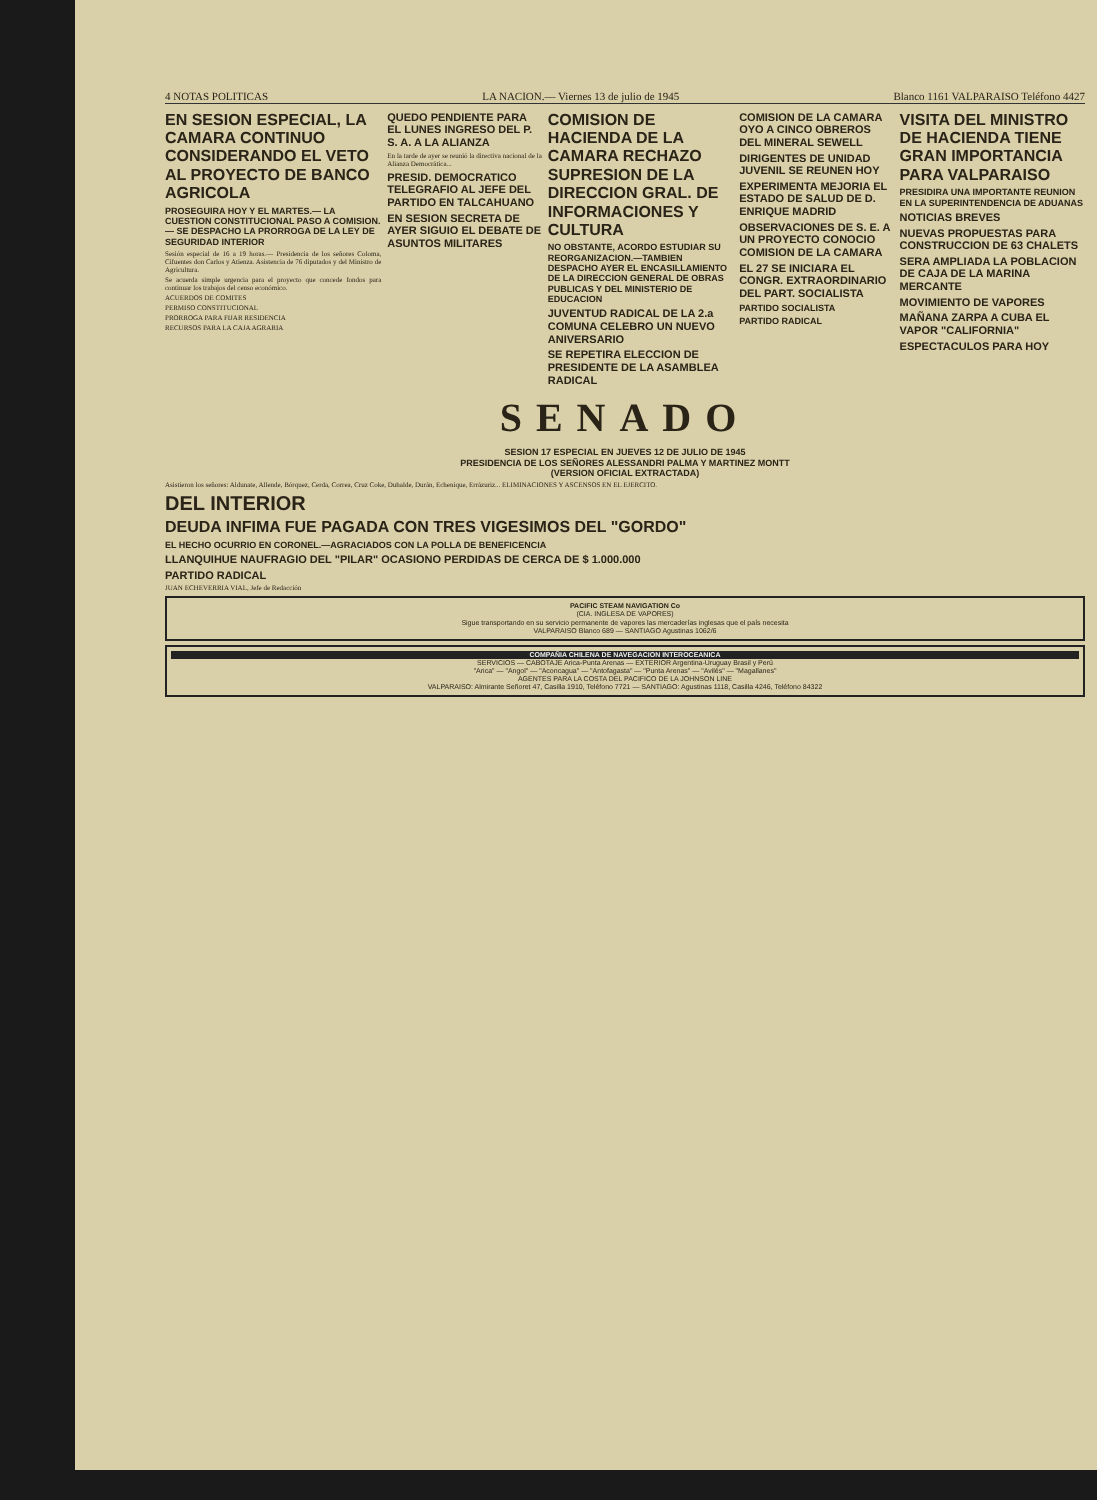4 NOTAS POLITICAS LA NACION.— Viernes 13 de julio de 1945 Blanco 1161 VALPARAISO Teléfono 4427
EN SESION ESPECIAL, LA CAMARA CONTINUO CONSIDERANDO EL VETO AL PROYECTO DE BANCO AGRICOLA
PROSEGUIRA HOY Y EL MARTES.— LA CUESTION CONSTITUCIONAL PASO A COMISION.— SE DESPACHO LA PRORROGA DE LA LEY DE SEGURIDAD INTERIOR
Sesión especial de 16 a 19 horas.— Presidencia de los señores Coloma, Cifuentes don Carlos y Atienza. Asistencia de 76 diputados y del Ministro de Agricultura.
Se acuerda simple urgencia para el proyecto que concede fondos para continuar los trabajos del censo económico.
ACUERDOS DE COMITES
PERMISO CONSTITUCIONAL
PRORROGA PARA FIJAR RESIDENCIA
RECURSOS PARA LA CAJA AGRARIA
QUEDO PENDIENTE PARA EL LUNES INGRESO DEL P. S. A. A LA ALIANZA
En la tarde de ayer se reunió la directiva nacional de la Alianza Democrática...
PRESID. DEMOCRATICO TELEGRAFIO AL JEFE DEL PARTIDO EN TALCAHUANO
EN SESION SECRETA DE AYER SIGUIO EL DEBATE DE ASUNTOS MILITARES
COMISION DE HACIENDA DE LA CAMARA RECHAZO SUPRESION DE LA DIRECCION GRAL. DE INFORMACIONES Y CULTURA
NO OBSTANTE, ACORDO ESTUDIAR SU REORGANIZACION.—TAMBIEN DESPACHO AYER EL ENCASILLAMIENTO DE LA DIRECCION GENERAL DE OBRAS PUBLICAS Y DEL MINISTERIO DE EDUCACION
JUVENTUD RADICAL DE LA 2.a COMUNA CELEBRO UN NUEVO ANIVERSARIO
SE REPETIRA ELECCION DE PRESIDENTE DE LA ASAMBLEA RADICAL
COMISION DE LA CAMARA OYO A CINCO OBREROS DEL MINERAL SEWELL
DIRIGENTES DE UNIDAD JUVENIL SE REUNEN HOY
EXPERIMENTA MEJORIA EL ESTADO DE SALUD DE D. ENRIQUE MADRID
OBSERVACIONES DE S. E. A UN PROYECTO CONOCIO COMISION DE LA CAMARA
EL 27 SE INICIARA EL CONGR. EXTRAORDINARIO DEL PART. SOCIALISTA
PARTIDO SOCIALISTA
PARTIDO RADICAL
VISITA DEL MINISTRO DE HACIENDA TIENE GRAN IMPORTANCIA PARA VALPARAISO
PRESIDIRA UNA IMPORTANTE REUNION EN LA SUPERINTENDENCIA DE ADUANAS
NOTICIAS BREVES
NUEVAS PROPUESTAS PARA CONSTRUCCION DE 63 CHALETS
SERA AMPLIADA LA POBLACION DE CAJA DE LA MARINA MERCANTE
MOVIMIENTO DE VAPORES
MAÑANA ZARPA A CUBA EL VAPOR "CALIFORNIA"
ESPECTACULOS PARA HOY
SENADO
SESION 17 ESPECIAL EN JUEVES 12 DE JULIO DE 1945
PRESIDENCIA DE LOS SEÑORES ALESSANDRI PALMA Y MARTINEZ MONTT
(VERSION OFICIAL EXTRACTADA)
Asistieron los señores: Aldunate, Allende, Bórquez, Cerda, Correa, Cruz Coke, Duhalde, Durán, Echenique, Errázuriz... ELIMINACIONES Y ASCENSOS EN EL EJERCITO.
DEL INTERIOR
DEUDA INFIMA FUE PAGADA CON TRES VIGESIMOS DEL "GORDO"
EL HECHO OCURRIO EN CORONEL.—AGRACIADOS CON LA POLLA DE BENEFICENCIA
LLANQUIHUE NAUFRAGIO DEL "PILAR" OCASIONO PERDIDAS DE CERCA DE $ 1.000.000
PARTIDO RADICAL
JUAN ECHEVERRIA VIAL, Jefe de Redacción
PACIFIC STEAM NAVIGATION Co
(CIA. INGLESA DE VAPORES)
Sigue transportando en su servicio permanente de vapores las mercaderías inglesas que el país necesita
VALPARAISO Blanco 689 — SANTIAGO Agustinas 1062/6
COMPAÑIA CHILENA DE NAVEGACION INTEROCEANICA
SERVICIOS — CABOTAJE Arica-Punta Arenas — EXTERIOR Argentina-Uruguay Brasil y Perú
"Arica" — "Angol" — "Aconcagua" — "Antofagasta" — "Punta Arenas" — "Avilés" — "Magallanes"
AGENTES PARA LA COSTA DEL PACIFICO DE LA JOHNSON LINE
VALPARAISO: Almirante Señoret 47, Casilla 1910, Teléfono 7721 — SANTIAGO: Agustinas 1118, Casilla 4246, Teléfono 84322